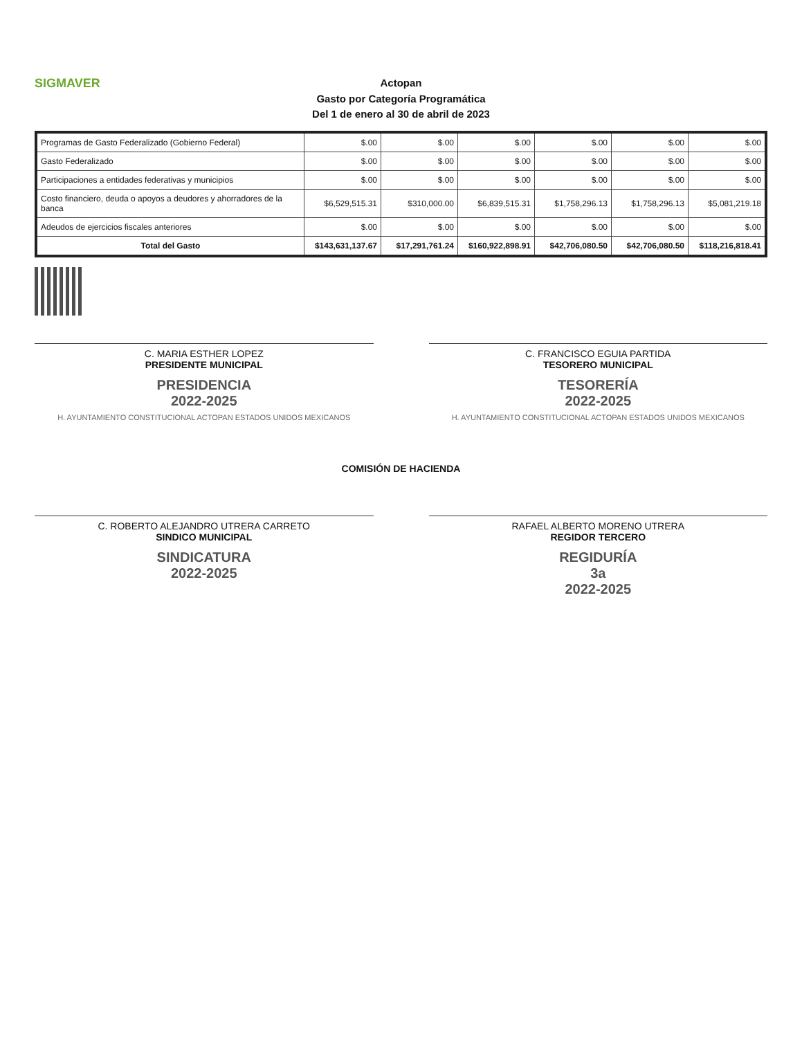SIGMAVER
Actopan
Gasto por Categoría Programática
Del 1 de enero al 30 de abril de 2023
| Programas de Gasto Federalizado (Gobierno Federal) | $.00 | $.00 | $.00 | $.00 | $.00 | $.00 |
| Gasto Federalizado | $.00 | $.00 | $.00 | $.00 | $.00 | $.00 |
| Participaciones a entidades federativas y municipios | $.00 | $.00 | $.00 | $.00 | $.00 | $.00 |
| Costo financiero, deuda o apoyos a deudores y ahorradores de la banca | $6,529,515.31 | $310,000.00 | $6,839,515.31 | $1,758,296.13 | $1,758,296.13 | $5,081,219.18 |
| Adeudos de ejercicios fiscales anteriores | $.00 | $.00 | $.00 | $.00 | $.00 | $.00 |
| Total del Gasto | $143,631,137.67 | $17,291,761.24 | $160,922,898.91 | $42,706,080.50 | $42,706,080.50 | $118,216,818.41 |
C. MARIA ESTHER LOPEZ
PRESIDENTE MUNICIPAL
PRESIDENCIA
2022-2025
H. AYUNTAMIENTO CONSTITUCIONAL ACTOPAN ESTADOS UNIDOS MEXICANOS
C. FRANCISCO EGUIA PARTIDA
TESORERO MUNICIPAL
TESORERÍA
2022-2025
H. AYUNTAMIENTO CONSTITUCIONAL ACTOPAN ESTADOS UNIDOS MEXICANOS
COMISIÓN DE HACIENDA
C. ROBERTO ALEJANDRO UTRERA CARRETO
SINDICO MUNICIPAL
SINDICATURA
2022-2025
RAFAEL ALBERTO MORENO UTRERA
REGIDOR TERCERO
REGIDURÍA
3a
2022-2025